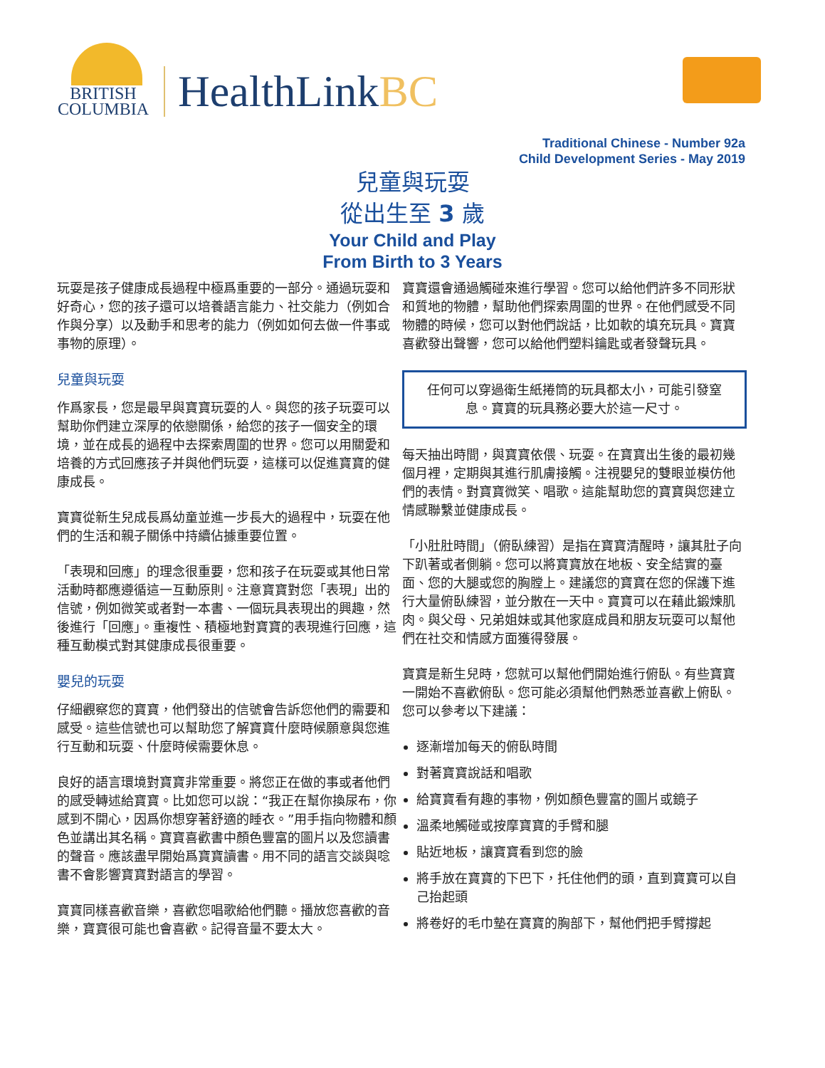BRITISH
COLUMBIA
HealthLinkBC
Traditional Chinese - Number 92a
Child Development Series - May 2019
兒童與玩耍
從出生至 3 歲
Your Child and Play
From Birth to 3 Years
玩耍是孩子健康成長過程中極爲重要的一部分。通過玩耍和好奇心，您的孩子還可以培養語言能力、社交能力（例如合作與分享）以及動手和思考的能力（例如如何去做一件事或事物的原理）。
兒童與玩耍
作爲家長，您是最早與寶寶玩耍的人。與您的孩子玩耍可以幫助你們建立深厚的依戀關係，給您的孩子一個安全的環境，並在成長的過程中去探索周圍的世界。您可以用關愛和培養的方式回應孩子并與他們玩耍，這樣可以促進寶寶的健康成長。
寶寶從新生兒成長爲幼童並進一步長大的過程中，玩耍在他們的生活和親子關係中持續佔據重要位置。
「表現和回應」的理念很重要，您和孩子在玩耍或其他日常活動時都應遵循這一互動原則。注意寶寶對您「表現」出的信號，例如微笑或者對一本書、一個玩具表現出的興趣，然後進行「回應」。重複性、積極地對寶寶的表現進行回應，這種互動模式對其健康成長很重要。
嬰兒的玩耍
仔細觀察您的寶寶，他們發出的信號會告訴您他們的需要和感受。這些信號也可以幫助您了解寶寶什麼時候願意與您進行互動和玩耍、什麼時候需要休息。
良好的語言環境對寶寶非常重要。將您正在做的事或者他們的感受轉述給寶寶。比如您可以說：“我正在幫你換尿布，你感到不開心，因爲你想穿著舒適的睡衣。”用手指向物體和顏色並講出其名稱。寶寶喜歡書中顏色豐富的圖片以及您讀書的聲音。應該盡早開始爲寶寶讀書。用不同的語言交談與唸書不會影響寶寶對語言的學習。
寶寶同樣喜歡音樂，喜歡您唱歌給他們聽。播放您喜歡的音樂，寶寶很可能也會喜歡。記得音量不要太大。
寶寶還會通過觸碰來進行學習。您可以給他們許多不同形狀和質地的物體，幫助他們探索周圍的世界。在他們感受不同物體的時候，您可以對他們說話，比如軟的填充玩具。寶寶喜歡發出聲響，您可以給他們塑料鑰匙或者發聲玩具。
任何可以穿過衛生紙捲筒的玩具都太小，可能引發窒息。寶寶的玩具務必要大於這一尺寸。
每天抽出時間，與寶寶依偎、玩耍。在寶寶出生後的最初幾個月裡，定期與其進行肌膚接觸。注視嬰兒的雙眼並模仿他們的表情。對寶寶微笑、唱歌。這能幫助您的寶寶與您建立情感聯繫並健康成長。
「小肚肚時間」（俯臥練習）是指在寶寶清醒時，讓其肚子向下趴著或者側躺。您可以將寶寶放在地板、安全結實的臺面、您的大腿或您的胸膛上。建議您的寶寶在您的保護下進行大量俯臥練習，並分散在一天中。寶寶可以在藉此鍛煉肌肉。與父母、兄弟姐妹或其他家庭成員和朋友玩耍可以幫他們在社交和情感方面獲得發展。
寶寶是新生兒時，您就可以幫他們開始進行俯臥。有些寶寶一開始不喜歡俯臥。您可能必須幫他們熟悉並喜歡上俯臥。您可以參考以下建議：
逐漸增加每天的俯臥時間
對著寶寶說話和唱歌
給寶寶看有趣的事物，例如顏色豐富的圖片或鏡子
溫柔地觸碰或按摩寶寶的手臂和腿
貼近地板，讓寶寶看到您的臉
將手放在寶寶的下巴下，托住他們的頭，直到寶寶可以自己抬起頭
將卷好的毛巾墊在寶寶的胸部下，幫他們把手臂撐起